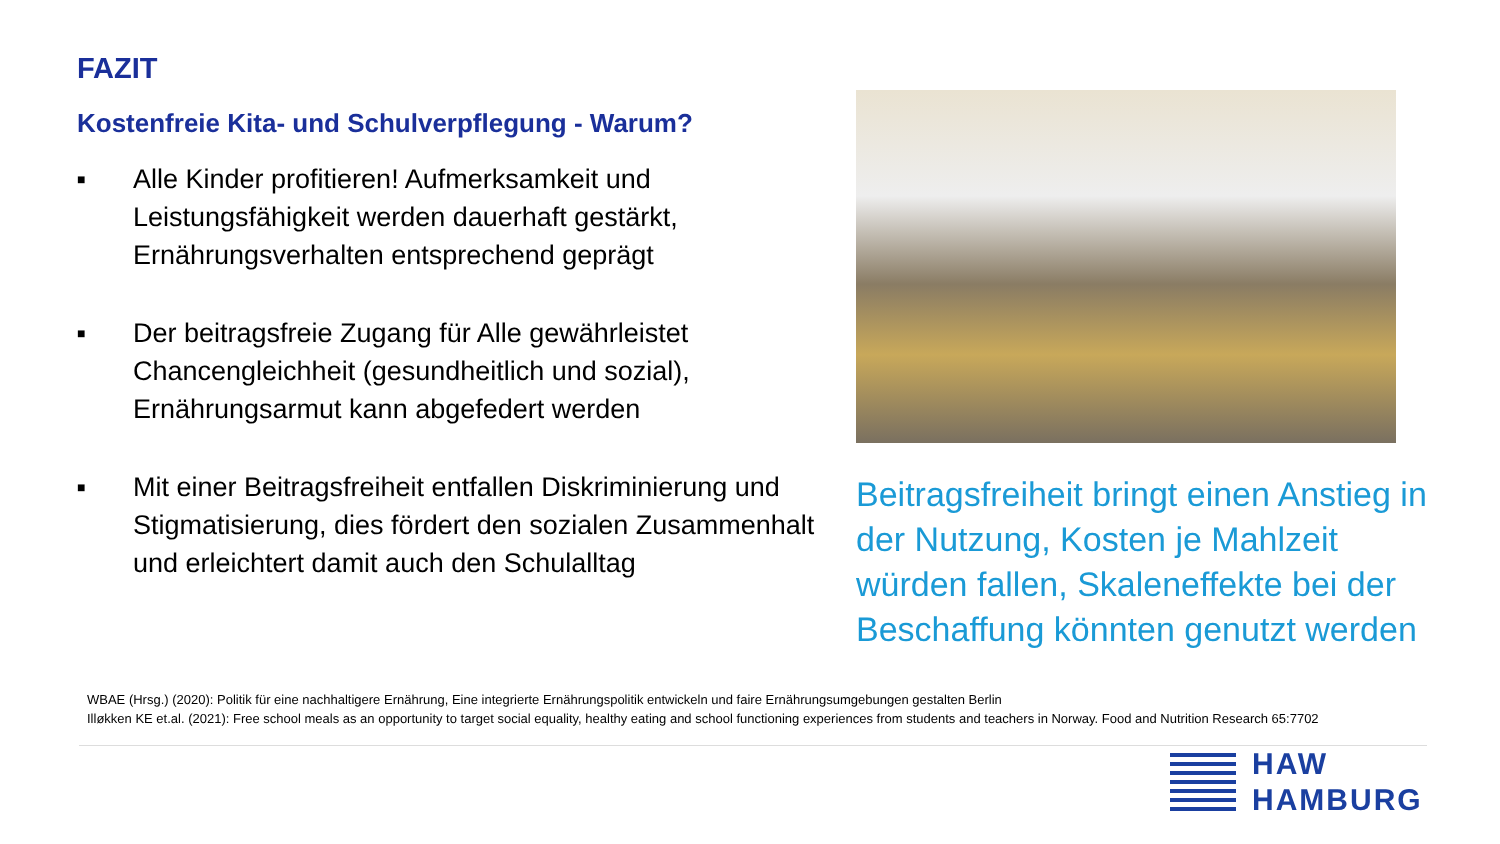FAZIT
Kostenfreie Kita- und Schulverpflegung - Warum?
■ Alle Kinder profitieren! Aufmerksamkeit und Leistungsfähigkeit werden dauerhaft gestärkt, Ernährungsverhalten entsprechend geprägt
■ Der beitragsfreie Zugang für Alle gewährleistet Chancengleichheit (gesundheitlich und sozial), Ernährungsarmut kann abgefedert werden
■ Mit einer Beitragsfreiheit entfallen Diskriminierung und Stigmatisierung, dies fördert den sozialen Zusammenhalt und erleichtert damit auch den Schulalltag
Beitragsfreiheit bringt einen Anstieg in der Nutzung, Kosten je Mahlzeit würden fallen, Skaleneffekte bei der Beschaffung könnten genutzt werden
WBAE (Hrsg.) (2020): Politik für eine nachhaltigere Ernährung, Eine integrierte Ernährungspolitik entwickeln und faire Ernährungsumgebungen gestalten Berlin
Illøkken KE et.al. (2021): Free school meals as an opportunity to target social equality, healthy eating and school functioning experiences from students and teachers in Norway. Food and Nutrition Research 65:7702
HAW
HAMBURG